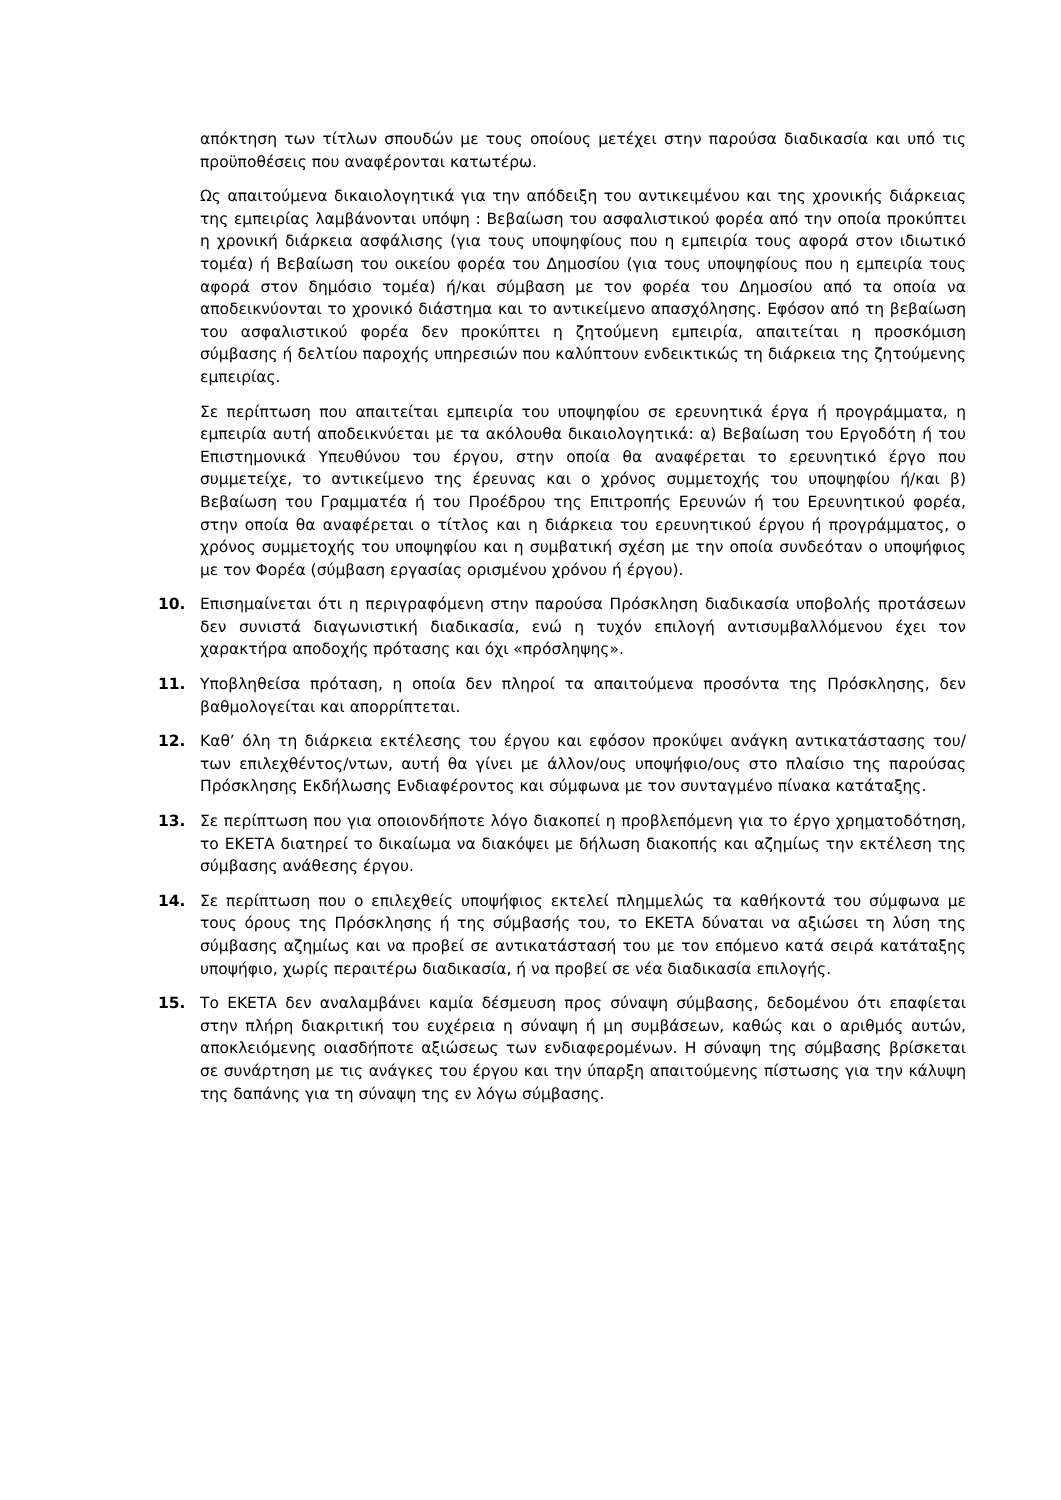απόκτηση των τίτλων σπουδών με τους οποίους μετέχει στην παρούσα διαδικασία και υπό τις προϋποθέσεις που αναφέρονται κατωτέρω.
Ως απαιτούμενα δικαιολογητικά για την απόδειξη του αντικειμένου και της χρονικής διάρκειας της εμπειρίας λαμβάνονται υπόψη : Βεβαίωση του ασφαλιστικού φορέα από την οποία προκύπτει η χρονική διάρκεια ασφάλισης (για τους υποψηφίους που η εμπειρία τους αφορά στον ιδιωτικό τομέα) ή Βεβαίωση του οικείου φορέα του Δημοσίου (για τους υποψηφίους που η εμπειρία τους αφορά στον δημόσιο τομέα) ή/και σύμβαση με τον φορέα του Δημοσίου από τα οποία να αποδεικνύονται το χρονικό διάστημα και το αντικείμενο απασχόλησης. Εφόσον από τη βεβαίωση του ασφαλιστικού φορέα δεν προκύπτει η ζητούμενη εμπειρία, απαιτείται η προσκόμιση σύμβασης ή δελτίου παροχής υπηρεσιών που καλύπτουν ενδεικτικώς τη διάρκεια της ζητούμενης εμπειρίας.
Σε περίπτωση που απαιτείται εμπειρία του υποψηφίου σε ερευνητικά έργα ή προγράμματα, η εμπειρία αυτή αποδεικνύεται με τα ακόλουθα δικαιολογητικά: α) Βεβαίωση του Εργοδότη ή του Επιστημονικά Υπευθύνου του έργου, στην οποία θα αναφέρεται το ερευνητικό έργο που συμμετείχε, το αντικείμενο της έρευνας και ο χρόνος συμμετοχής του υποψηφίου ή/και β) Βεβαίωση του Γραμματέα ή του Προέδρου της Επιτροπής Ερευνών ή του Ερευνητικού φορέα, στην οποία θα αναφέρεται ο τίτλος και η διάρκεια του ερευνητικού έργου ή προγράμματος, ο χρόνος συμμετοχής του υποψηφίου και η συμβατική σχέση με την οποία συνδεόταν ο υποψήφιος με τον Φορέα (σύμβαση εργασίας ορισμένου χρόνου ή έργου).
10. Επισημαίνεται ότι η περιγραφόμενη στην παρούσα Πρόσκληση διαδικασία υποβολής προτάσεων δεν συνιστά διαγωνιστική διαδικασία, ενώ η τυχόν επιλογή αντισυμβαλλόμενου έχει τον χαρακτήρα αποδοχής πρότασης και όχι «πρόσληψης».
11. Υποβληθείσα πρόταση, η οποία δεν πληροί τα απαιτούμενα προσόντα της Πρόσκλησης, δεν βαθμολογείται και απορρίπτεται.
12. Καθ’ όλη τη διάρκεια εκτέλεσης του έργου και εφόσον προκύψει ανάγκη αντικατάστασης του/των επιλεχθέντος/ντων, αυτή θα γίνει με άλλον/ους υποψήφιο/ους στο πλαίσιο της παρούσας Πρόσκλησης Εκδήλωσης Ενδιαφέροντος και σύμφωνα με τον συνταγμένο πίνακα κατάταξης.
13. Σε περίπτωση που για οποιονδήποτε λόγο διακοπεί η προβλεπόμενη για το έργο χρηματοδότηση, το ΕΚΕΤΑ διατηρεί το δικαίωμα να διακόψει με δήλωση διακοπής και αζημίως την εκτέλεση της σύμβασης ανάθεσης έργου.
14. Σε περίπτωση που ο επιλεχθείς υποψήφιος εκτελεί πλημμελώς τα καθήκοντά του σύμφωνα με τους όρους της Πρόσκλησης ή της σύμβασής του, το ΕΚΕΤΑ δύναται να αξιώσει τη λύση της σύμβασης αζημίως και να προβεί σε αντικατάστασή του με τον επόμενο κατά σειρά κατάταξης υποψήφιο, χωρίς περαιτέρω διαδικασία, ή να προβεί σε νέα διαδικασία επιλογής.
15. Το ΕΚΕΤΑ δεν αναλαμβάνει καμία δέσμευση προς σύναψη σύμβασης, δεδομένου ότι επαφίεται στην πλήρη διακριτική του ευχέρεια η σύναψη ή μη συμβάσεων, καθώς και ο αριθμός αυτών, αποκλειόμενης οιασδήποτε αξιώσεως των ενδιαφερομένων. Η σύναψη της σύμβασης βρίσκεται σε συνάρτηση με τις ανάγκες του έργου και την ύπαρξη απαιτούμενης πίστωσης για την κάλυψη της δαπάνης για τη σύναψη της εν λόγω σύμβασης.